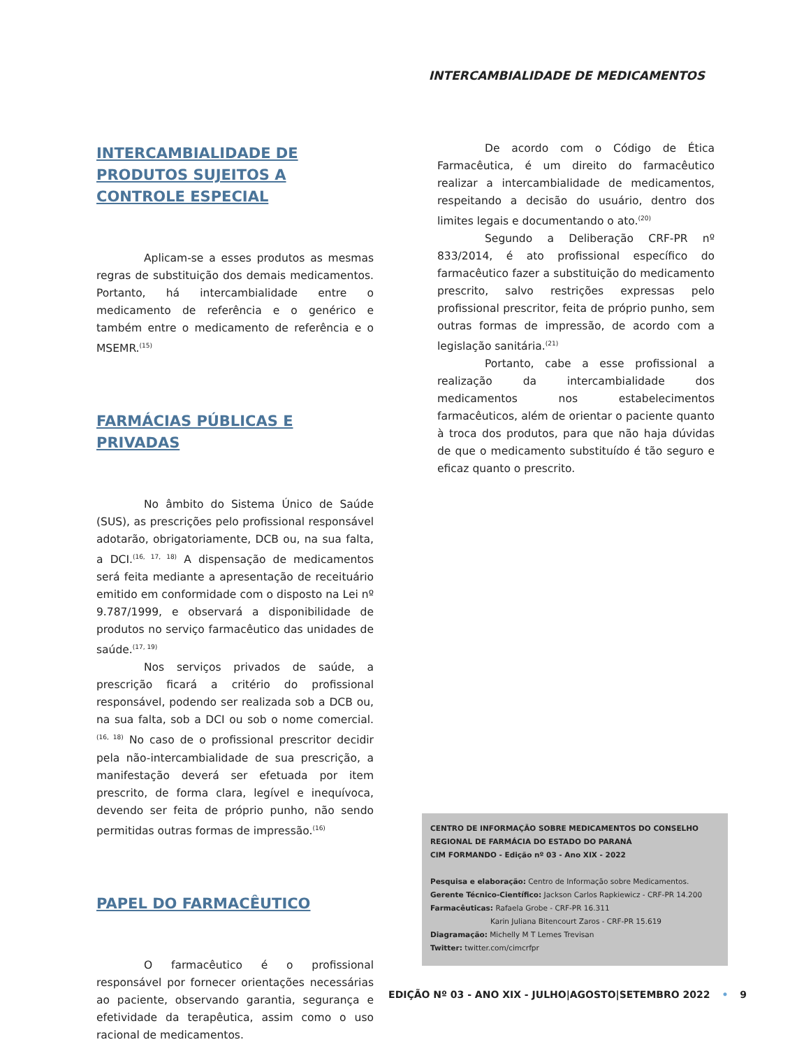INTERCAMBIALIDADE DE MEDICAMENTOS
INTERCAMBIALIDADE DE PRODUTOS SUJEITOS A CONTROLE ESPECIAL
Aplicam-se a esses produtos as mesmas regras de substituição dos demais medicamentos. Portanto, há intercambialidade entre o medicamento de referência e o genérico e também entre o medicamento de referência e o MSEMR.<sup>(15)</sup>
FARMÁCIAS PÚBLICAS E PRIVADAS
No âmbito do Sistema Único de Saúde (SUS), as prescrições pelo profissional responsável adotarão, obrigatoriamente, DCB ou, na sua falta, a DCI.<sup>(16, 17, 18)</sup> A dispensação de medicamentos será feita mediante a apresentação de receituário emitido em conformidade com o disposto na Lei nº 9.787/1999, e observará a disponibilidade de produtos no serviço farmacêutico das unidades de saúde.<sup>(17, 19)</sup>
Nos serviços privados de saúde, a prescrição ficará a critério do profissional responsável, podendo ser realizada sob a DCB ou, na sua falta, sob a DCI ou sob o nome comercial.<sup>(16, 18)</sup> No caso de o profissional prescritor decidir pela não-intercambialidade de sua prescrição, a manifestação deverá ser efetuada por item prescrito, de forma clara, legível e inequívoca, devendo ser feita de próprio punho, não sendo permitidas outras formas de impressão.<sup>(16)</sup>
PAPEL DO FARMACÊUTICO
O farmacêutico é o profissional responsável por fornecer orientações necessárias ao paciente, observando garantia, segurança e efetividade da terapêutica, assim como o uso racional de medicamentos.
De acordo com o Código de Ética Farmacêutica, é um direito do farmacêutico realizar a intercambialidade de medicamentos, respeitando a decisão do usuário, dentro dos limites legais e documentando o ato.<sup>(20)</sup>
Segundo a Deliberação CRF-PR nº 833/2014, é ato profissional específico do farmacêutico fazer a substituição do medicamento prescrito, salvo restrições expressas pelo profissional prescritor, feita de próprio punho, sem outras formas de impressão, de acordo com a legislação sanitária.<sup>(21)</sup>
Portanto, cabe a esse profissional a realização da intercambialidade dos medicamentos nos estabelecimentos farmacêuticos, além de orientar o paciente quanto à troca dos produtos, para que não haja dúvidas de que o medicamento substituído é tão seguro e eficaz quanto o prescrito.
CENTRO DE INFORMAÇÃO SOBRE MEDICAMENTOS DO CONSELHO REGIONAL DE FARMÁCIA DO ESTADO DO PARANÁ
CIM FORMANDO - Edição nº 03 - Ano XIX - 2022
Pesquisa e elaboração: Centro de Informação sobre Medicamentos.
Gerente Técnico-Científico: Jackson Carlos Rapkiewicz - CRF-PR 14.200
Farmacêuticas: Rafaela Grobe - CRF-PR 16.311
Karin Juliana Bitencourt Zaros - CRF-PR 15.619
Diagramação: Michelly M T Lemes Trevisan
Twitter: twitter.com/cimcrfpr
EDIÇÃO Nº 03 - ANO XIX - JULHO|AGOSTO|SETEMBRO 2022 • 9